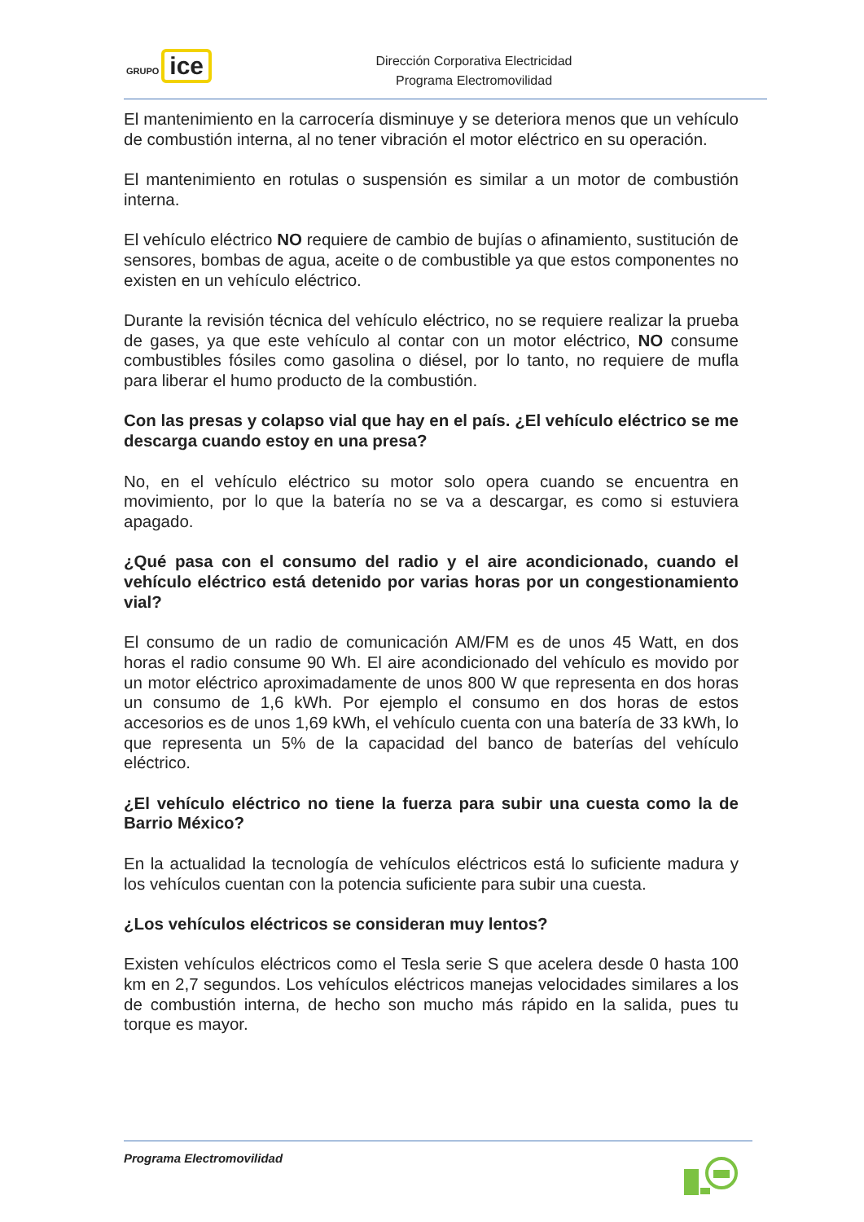GRUPO ice
Dirección Corporativa Electricidad
Programa Electromovilidad
El mantenimiento en la carrocería disminuye y se deteriora menos que un vehículo de combustión interna, al no tener vibración el motor eléctrico en su operación.
El mantenimiento en rotulas o suspensión es similar a un motor de combustión interna.
El vehículo eléctrico NO requiere de cambio de bujías o afinamiento, sustitución de sensores, bombas de agua, aceite o de combustible ya que estos componentes no existen en un vehículo eléctrico.
Durante la revisión técnica del vehículo eléctrico, no se requiere realizar la prueba de gases, ya que este vehículo al contar con un motor eléctrico, NO consume combustibles fósiles como gasolina o diésel, por lo tanto, no requiere de mufla para liberar el humo producto de la combustión.
Con las presas y colapso vial que hay en el país. ¿El vehículo eléctrico se me descarga cuando estoy en una presa?
No, en el vehículo eléctrico su motor solo opera cuando se encuentra en movimiento, por lo que la batería no se va a descargar, es como si estuviera apagado.
¿Qué pasa con el consumo del radio y el aire acondicionado, cuando el vehículo eléctrico está detenido por varias horas por un congestionamiento vial?
El consumo de un radio de comunicación AM/FM es de unos 45 Watt, en dos horas el radio consume 90 Wh. El aire acondicionado del vehículo es movido por un motor eléctrico aproximadamente de unos 800 W que representa en dos horas un consumo de 1,6 kWh. Por ejemplo el consumo en dos horas de estos accesorios es de unos 1,69 kWh, el vehículo cuenta con una batería de 33 kWh, lo que representa un 5% de la capacidad del banco de baterías del vehículo eléctrico.
¿El vehículo eléctrico no tiene la fuerza para subir una cuesta como la de Barrio México?
En la actualidad la tecnología de vehículos eléctricos está lo suficiente madura y los vehículos cuentan con la potencia suficiente para subir una cuesta.
¿Los vehículos eléctricos se consideran muy lentos?
Existen vehículos eléctricos como el Tesla serie S que acelera desde 0 hasta 100 km en 2,7 segundos. Los vehículos eléctricos manejas velocidades similares a los de combustión interna, de hecho son mucho más rápido en la salida, pues tu torque es mayor.
Programa Electromovilidad